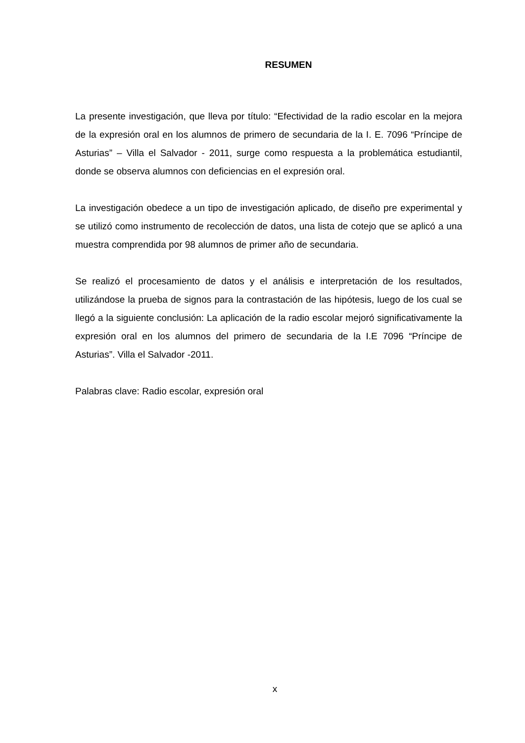RESUMEN
La presente investigación, que lleva por título: “Efectividad de la radio escolar en la mejora de la expresión oral en los alumnos de primero de secundaria de la I. E. 7096 “Príncipe de Asturias” – Villa el Salvador - 2011, surge como respuesta a la problemática estudiantil, donde se observa alumnos con deficiencias en el expresión oral.
La investigación obedece a un tipo de investigación aplicado, de diseño pre experimental y se utilizó como instrumento de recolección de datos, una lista de cotejo que se aplicó a una muestra comprendida por 98 alumnos de primer año de secundaria.
Se realizó el procesamiento de datos y el análisis e interpretación de los resultados, utilizándose la prueba de signos para la contrastación de las hipótesis, luego de los cual se llegó a la siguiente conclusión: La aplicación de la radio escolar mejoró significativamente la expresión oral en los alumnos del primero de secundaria de la I.E 7096 “Príncipe de Asturias”. Villa el Salvador -2011.
Palabras clave: Radio escolar, expresión oral
x